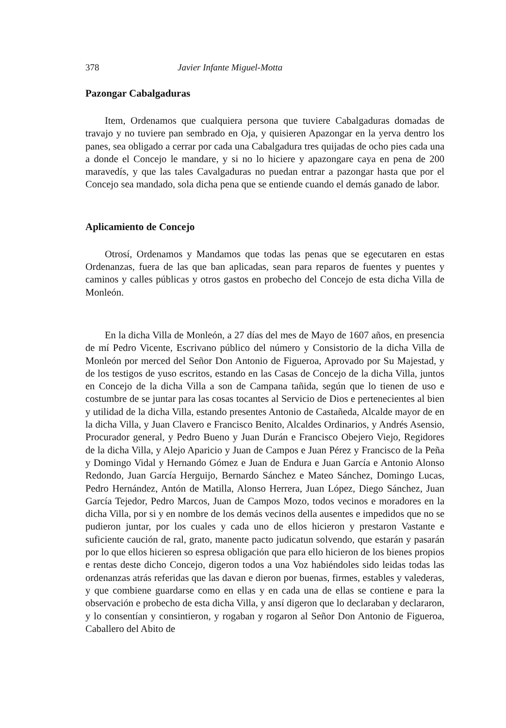378 Javier Infante Miguel-Motta
Pazongar Cabalgaduras
Item, Ordenamos que cualquiera persona que tuviere Cabalgaduras domadas de travajo y no tuviere pan sembrado en Oja, y quisieren Apazongar en la yerva dentro los panes, sea obligado a cerrar por cada una Cabalgadura tres quijadas de ocho pies cada una a donde el Concejo le mandare, y si no lo hiciere y apazongare caya en pena de 200 maravedís, y que las tales Cavalgaduras no puedan entrar a pazongar hasta que por el Concejo sea mandado, sola dicha pena que se entiende cuando el demás ganado de labor.
Aplicamiento de Concejo
Otrosí, Ordenamos y Mandamos que todas las penas que se egecutaren en estas Ordenanzas, fuera de las que ban aplicadas, sean para reparos de fuentes y puentes y caminos y calles públicas y otros gastos en probecho del Concejo de esta dicha Villa de Monleón.
En la dicha Villa de Monleón, a 27 días del mes de Mayo de 1607 años, en presencia de mí Pedro Vicente, Escrivano público del número y Consistorio de la dicha Villa de Monleón por merced del Señor Don Antonio de Figueroa, Aprovado por Su Majestad, y de los testigos de yuso escritos, estando en las Casas de Concejo de la dicha Villa, juntos en Concejo de la dicha Villa a son de Campana tañida, según que lo tienen de uso e costumbre de se juntar para las cosas tocantes al Servicio de Dios e pertenecientes al bien y utilidad de la dicha Villa, estando presentes Antonio de Castañeda, Alcalde mayor de en la dicha Villa, y Juan Clavero e Francisco Benito, Alcaldes Ordinarios, y Andrés Asensio, Procurador general, y Pedro Bueno y Juan Durán e Francisco Obejero Viejo, Regidores de la dicha Villa, y Alejo Aparicio y Juan de Campos e Juan Pérez y Francisco de la Peña y Domingo Vidal y Hernando Gómez e Juan de Endura e Juan García e Antonio Alonso Redondo, Juan García Herguijo, Bernardo Sánchez e Mateo Sánchez, Domingo Lucas, Pedro Hernández, Antón de Matilla, Alonso Herrera, Juan López, Diego Sánchez, Juan García Tejedor, Pedro Marcos, Juan de Campos Mozo, todos vecinos e moradores en la dicha Villa, por si y en nombre de los demás vecinos della ausentes e impedidos que no se pudieron juntar, por los cuales y cada uno de ellos hicieron y prestaron Vastante e suficiente caución de ral, grato, manente pacto judicatun solvendo, que estarán y pasarán por lo que ellos hicieren so espresa obligación que para ello hicieron de los bienes propios e rentas deste dicho Concejo, digeron todos a una Voz habiéndoles sido leidas todas las ordenanzas atrás referidas que las davan e dieron por buenas, firmes, estables y valederas, y que combiene guardarse como en ellas y en cada una de ellas se contiene e para la observación e probecho de esta dicha Villa, y ansí digeron que lo declaraban y declararon, y lo consentían y consintieron, y rogaban y rogaron al Señor Don Antonio de Figueroa, Caballero del Abito de